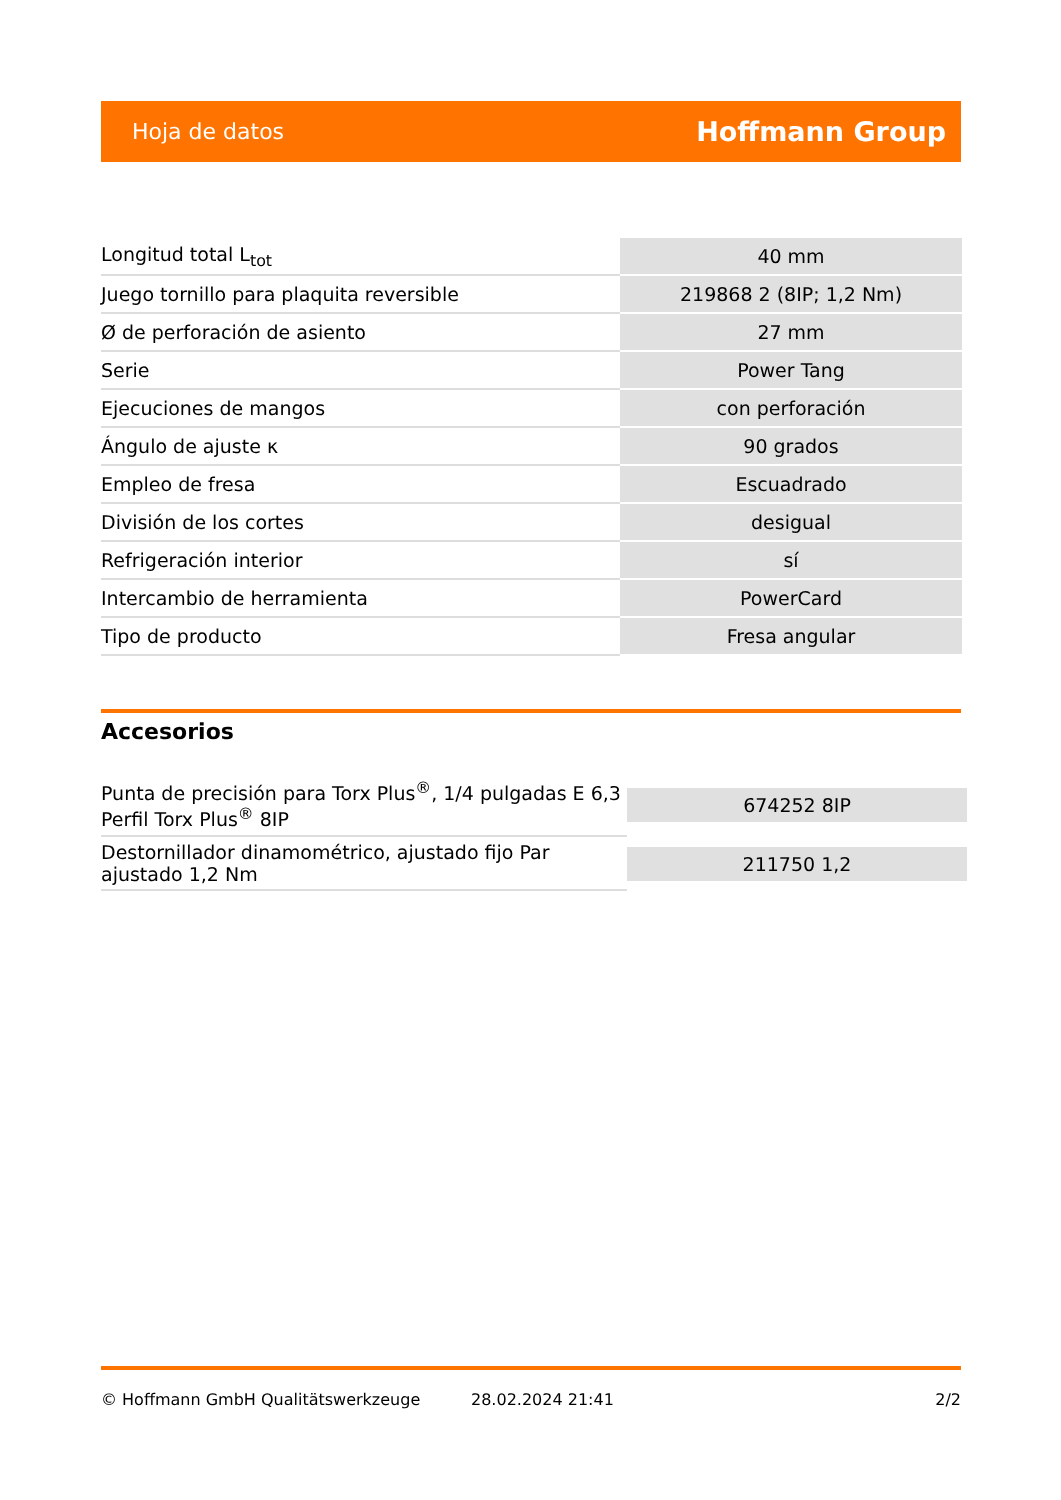Hoja de datos Hoffmann Group
| Longitud total L<sub>tot</sub> | 40 mm |
| Juego tornillo para plaquita reversible | 219868 2 (8IP; 1,2 Nm) |
| Ø de perforación de asiento | 27 mm |
| Serie | Power Tang |
| Ejecuciones de mangos | con perforación |
| Ángulo de ajuste κ | 90 grados |
| Empleo de fresa | Escuadrado |
| División de los cortes | desigual |
| Refrigeración interior | sí |
| Intercambio de herramienta | PowerCard |
| Tipo de producto | Fresa angular |
Accesorios
| Punta de precisión para Torx Plus<sup>®</sup>, 1/4 pulgadas E 6,3 Perfil Torx Plus<sup>®</sup> 8IP | 674252 8IP |
| Destornillador dinamométrico, ajustado fijo Par ajustado 1,2 Nm | 211750 1,2 |
© Hoffmann GmbH Qualitätswerkzeuge 28.02.2024 21:41 2/2